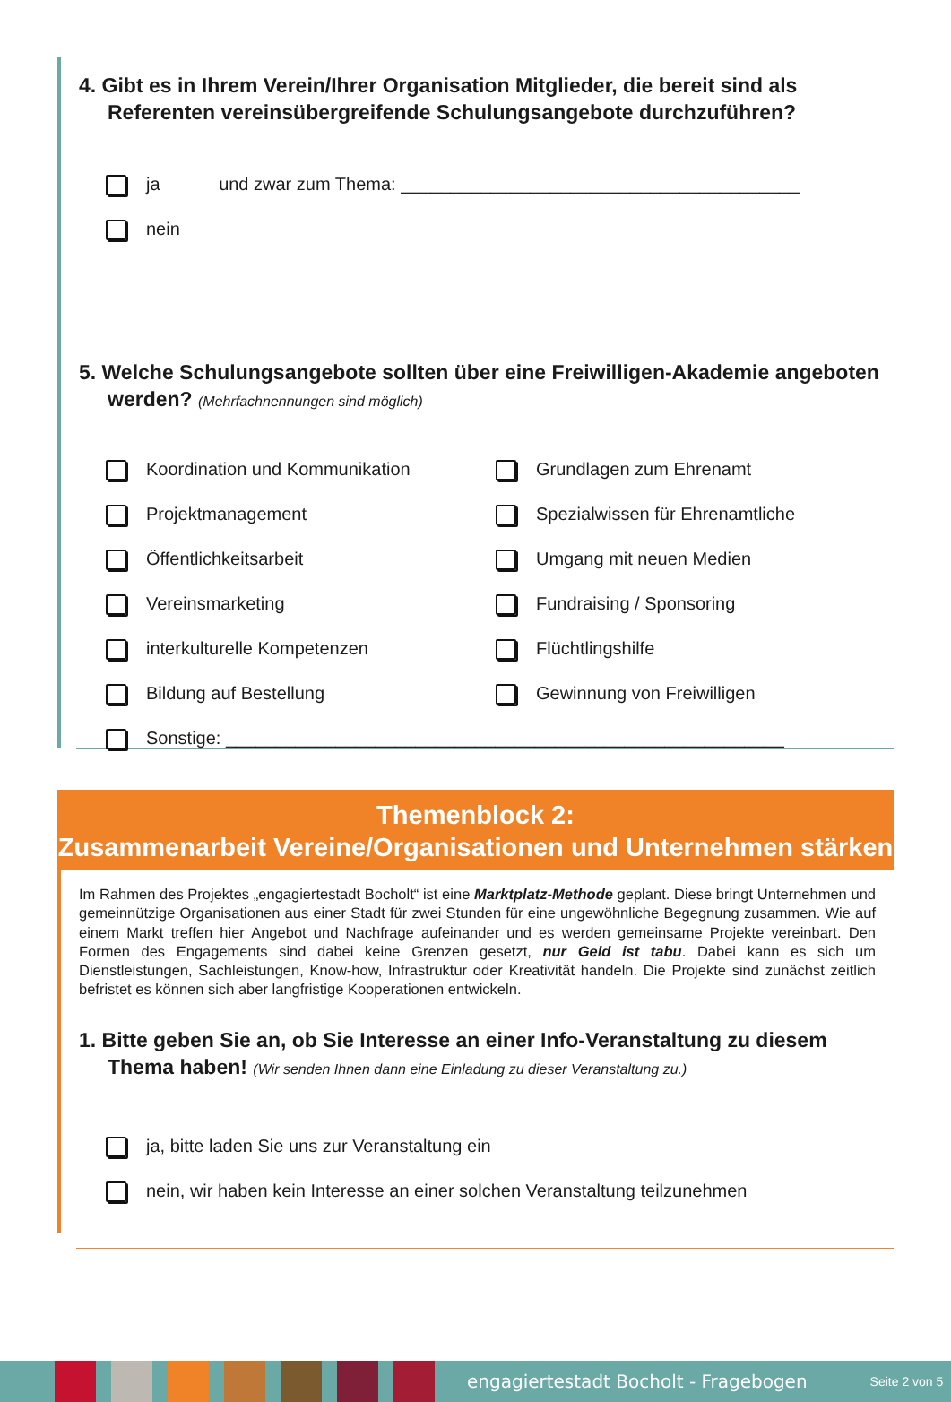4. Gibt es in Ihrem Verein/Ihrer Organisation Mitglieder, die bereit sind als Referenten vereinsübergreifende Schulungsangebote durchzuführen?
ja und zwar zum Thema: ________________________________________
nein
5. Welche Schulungsangebote sollten über eine Freiwilligen-Akademie angeboten werden? (Mehrfachnennungen sind möglich)
Koordination und Kommunikation
Grundlagen zum Ehrenamt
Projektmanagement
Spezialwissen für Ehrenamtliche
Öffentlichkeitsarbeit
Umgang mit neuen Medien
Vereinsmarketing
Fundraising / Sponsoring
interkulturelle Kompetenzen
Flüchtlingshilfe
Bildung auf Bestellung
Gewinnung von Freiwilligen
Sonstige: ________________________________________________________
Themenblock 2:
Zusammenarbeit Vereine/Organisationen und Unternehmen stärken
Im Rahmen des Projektes „engagiertestadt Bocholt“ ist eine Marktplatz-Methode geplant. Diese bringt Unternehmen und gemeinnützige Organisationen aus einer Stadt für zwei Stunden für eine ungewöhnliche Begegnung zusammen. Wie auf einem Markt treffen hier Angebot und Nachfrage aufeinander und es werden gemeinsame Projekte vereinbart. Den Formen des Engagements sind dabei keine Grenzen gesetzt, nur Geld ist tabu. Dabei kann es sich um Dienstleistungen, Sachleistungen, Know-how, Infrastruktur oder Kreativität handeln. Die Projekte sind zunächst zeitlich befristet es können sich aber langfristige Kooperationen entwickeln.
1. Bitte geben Sie an, ob Sie Interesse an einer Info-Veranstaltung zu diesem Thema haben! (Wir senden Ihnen dann eine Einladung zu dieser Veranstaltung zu.)
ja, bitte laden Sie uns zur Veranstaltung ein
nein, wir haben kein Interesse an einer solchen Veranstaltung teilzunehmen
engagiertestadt Bocholt - Fragebogen Seite 2 von 5